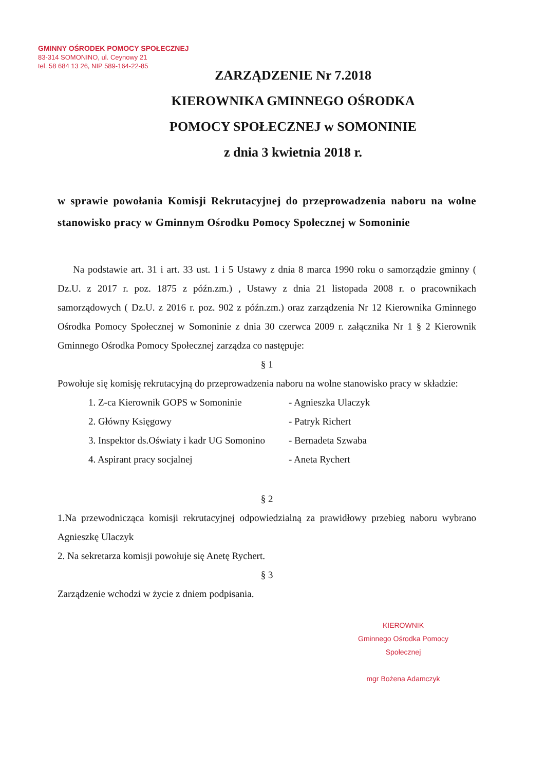GMINNY OŚRODEK POMOCY SPOŁECZNEJ
83-314 SOMONINO, ul. Ceynowy 21
tel. 58 684 13 26, NIP 589-164-22-85
ZARZĄDZENIE Nr 7.2018
KIEROWNIKA GMINNEGO OŚRODKA
POMOCY SPOŁECZNEJ w SOMONINIE
z dnia 3 kwietnia 2018 r.
w sprawie powołania Komisji Rekrutacyjnej do przeprowadzenia naboru na wolne stanowisko pracy w Gminnym Ośrodku Pomocy Społecznej w Somoninie
Na podstawie art. 31 i art. 33 ust. 1 i 5 Ustawy z dnia 8 marca 1990 roku o samorządzie gminny ( Dz.U. z 2017 r. poz. 1875 z późn.zm.) , Ustawy z dnia 21 listopada 2008 r. o pracownikach samorządowych ( Dz.U. z 2016 r. poz. 902 z późn.zm.) oraz zarządzenia Nr 12 Kierownika Gminnego Ośrodka Pomocy Społecznej w Somoninie z dnia 30 czerwca 2009 r. załącznika Nr 1 § 2 Kierownik Gminnego Ośrodka Pomocy Społecznej zarządza co następuje:
§ 1
Powołuje się komisję rekrutacyjną do przeprowadzenia naboru na wolne stanowisko pracy w składzie:
1. Z-ca Kierownik GOPS w Somoninie - Agnieszka Ulaczyk
2. Główny Księgowy - Patryk Richert
3. Inspektor ds.Oświaty i kadr UG Somonino - Bernadeta Szwaba
4. Aspirant pracy socjalnej - Aneta Rychert
§ 2
1.Na przewodnicząca komisji rekrutacyjnej odpowiedzialną za prawidłowy przebieg naboru wybrano Agnieszkę Ulaczyk
2. Na sekretarza komisji powołuje się Anetę Rychert.
§ 3
Zarządzenie wchodzi w życie z dniem podpisania.
KIEROWNIK
Gminnego Ośrodka Pomocy Społecznej
mgr Bożena Adamczyk